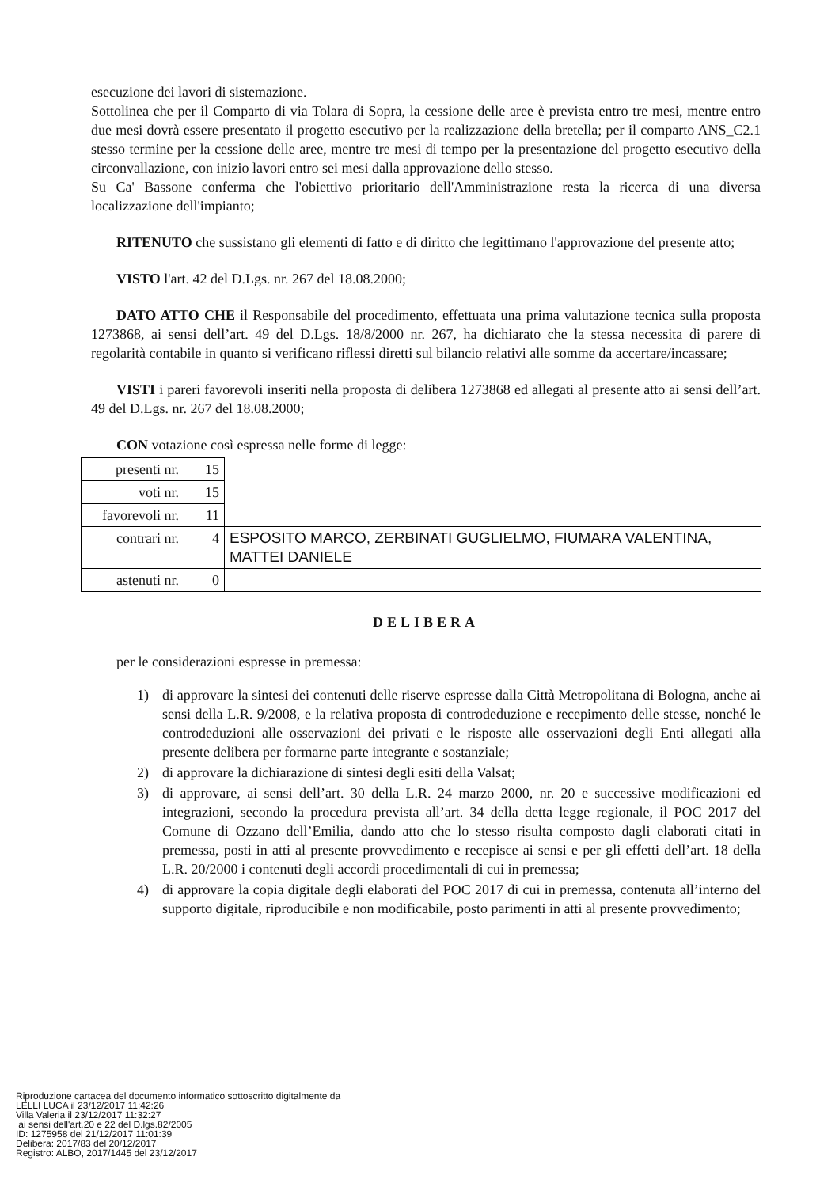esecuzione dei lavori di sistemazione.
Sottolinea che per il Comparto di via Tolara di Sopra, la cessione delle aree è prevista entro tre mesi, mentre entro due mesi dovrà essere presentato il progetto esecutivo per la realizzazione della bretella; per il comparto ANS_C2.1 stesso termine per la cessione delle aree, mentre tre mesi di tempo per la presentazione del progetto esecutivo della circonvallazione, con inizio lavori entro sei mesi dalla approvazione dello stesso.
Su Ca' Bassone conferma che l'obiettivo prioritario dell'Amministrazione resta la ricerca di una diversa localizzazione dell'impianto;
RITENUTO che sussistano gli elementi di fatto e di diritto che legittimano l'approvazione del presente atto;
VISTO l'art. 42 del D.Lgs. nr. 267 del 18.08.2000;
DATO ATTO CHE il Responsabile del procedimento, effettuata una prima valutazione tecnica sulla proposta 1273868, ai sensi dell’art. 49 del D.Lgs. 18/8/2000 nr. 267, ha dichiarato che la stessa necessita di parere di regolarità contabile in quanto si verificano riflessi diretti sul bilancio relativi alle somme da accertare/incassare;
VISTI i pareri favorevoli inseriti nella proposta di delibera 1273868 ed allegati al presente atto ai sensi dell’art. 49 del D.Lgs. nr. 267 del 18.08.2000;
CON votazione così espressa nelle forme di legge:
| presenti nr. | 15 | |
| voti nr. | 15 | |
| favorevoli nr. | 11 | |
| contrari nr. | 4 | ESPOSITO MARCO, ZERBINATI GUGLIELMO, FIUMARA VALENTINA, MATTEI DANIELE |
| astenuti nr. | 0 | |
DELIBERA
per le considerazioni espresse in premessa:
1) di approvare la sintesi dei contenuti delle riserve espresse dalla Città Metropolitana di Bologna, anche ai sensi della L.R. 9/2008, e la relativa proposta di controdeduzione e recepimento delle stesse, nonché le controdeduzioni alle osservazioni dei privati e le risposte alle osservazioni degli Enti allegati alla presente delibera per formarne parte integrante e sostanziale;
2) di approvare la dichiarazione di sintesi degli esiti della Valsat;
3) di approvare, ai sensi dell’art. 30 della L.R. 24 marzo 2000, nr. 20 e successive modificazioni ed integrazioni, secondo la procedura prevista all’art. 34 della detta legge regionale, il POC 2017 del Comune di Ozzano dell’Emilia, dando atto che lo stesso risulta composto dagli elaborati citati in premessa, posti in atti al presente provvedimento e recepisce ai sensi e per gli effetti dell’art. 18 della L.R. 20/2000 i contenuti degli accordi procedimentali di cui in premessa;
4) di approvare la copia digitale degli elaborati del POC 2017 di cui in premessa, contenuta all’interno del supporto digitale, riproducibile e non modificabile, posto parimenti in atti al presente provvedimento;
Riproduzione cartacea del documento informatico sottoscritto digitalmente da
LELLI LUCA il 23/12/2017 11:42:26
Villa Valeria il 23/12/2017 11:32:27
ai sensi dell'art.20 e 22 del D.lgs.82/2005
ID: 1275958 del 21/12/2017 11:01:39
Delibera: 2017/83 del 20/12/2017
Registro: ALBO, 2017/1445 del 23/12/2017